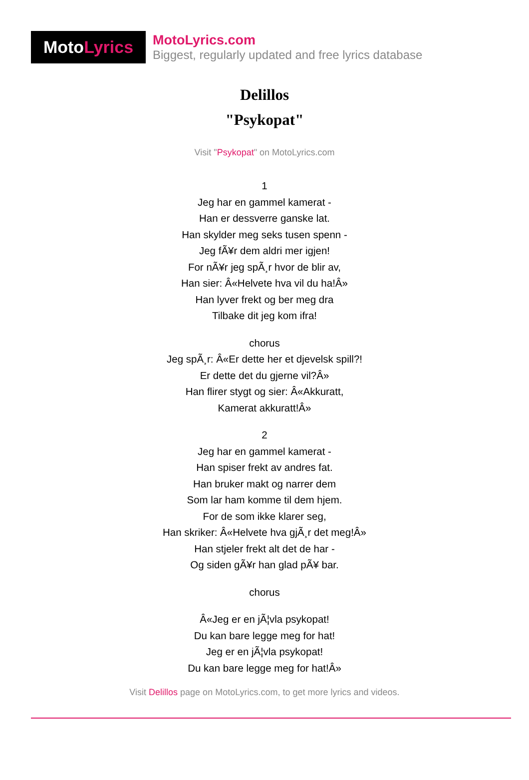Moto Lyrics
MotoLyrics.com
Biggest, regularly updated and free lyrics database
Delillos
"Psykopat"
Visit "Psykopat" on MotoLyrics.com
1
Jeg har en gammel kamerat -
Han er dessverre ganske lat.
Han skylder meg seks tusen spenn -
Jeg fÃ¥r dem aldri mer igjen!
For nÃ¥r jeg spÃ¸r hvor de blir av,
Han sier: Â«Helvete hva vil du ha!Â»
Han lyver frekt og ber meg dra
Tilbake dit jeg kom ifra!
chorus
Jeg spÃ¸r: Â«Er dette her et djevelsk spill?!
Er dette det du gjerne vil?Â»
Han flirer stygt og sier: Â«Akkuratt,
Kamerat akkuratt!Â»
2
Jeg har en gammel kamerat -
Han spiser frekt av andres fat.
Han bruker makt og narrer dem
Som lar ham komme til dem hjem.
For de som ikke klarer seg,
Han skriker: Â«Helvete hva gjÃ¸r det meg!Â»
Han stjeler frekt alt det de har -
Og siden gÃ¥r han glad pÃ¥ bar.
chorus
Â«Jeg er en jÃ¦vla psykopat!
Du kan bare legge meg for hat!
Jeg er en jÃ¦vla psykopat!
Du kan bare legge meg for hat!Â»
Visit Delillos page on MotoLyrics.com, to get more lyrics and videos.